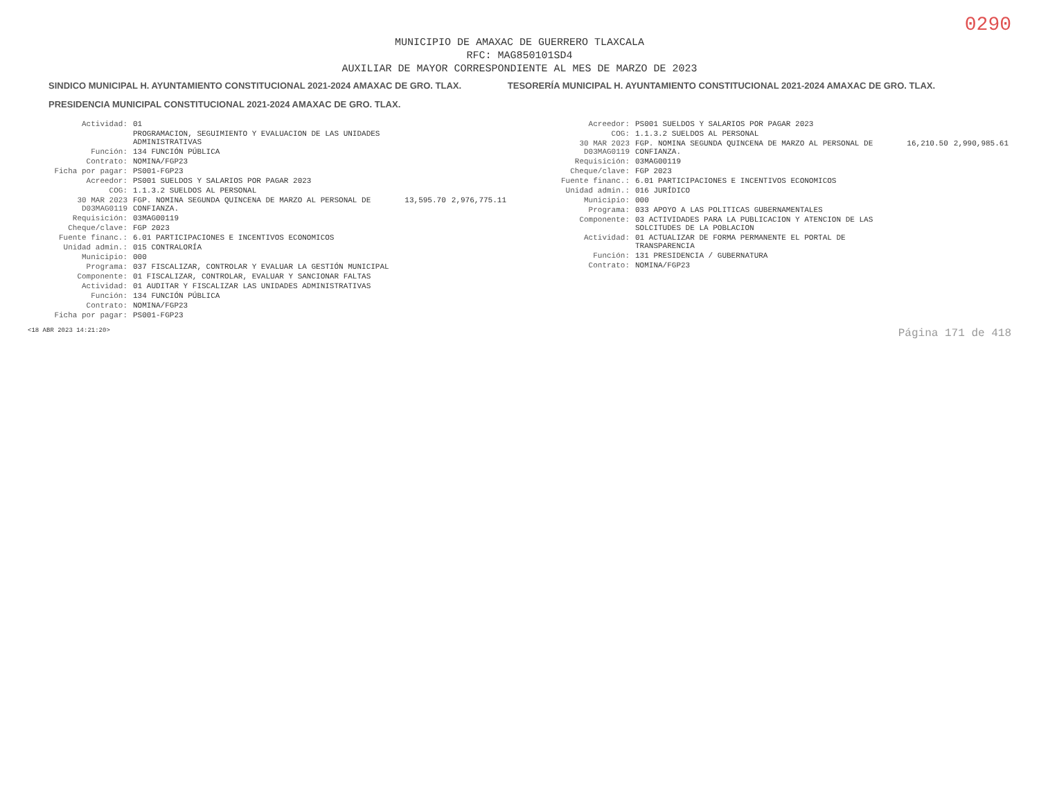0290
MUNICIPIO DE AMAXAC DE GUERRERO TLAXCALA
RFC: MAG850101SD4
AUXILIAR DE MAYOR CORRESPONDIENTE AL MES DE MARZO DE 2023
SINDICO MUNICIPAL H. AYUNTAMIENTO CONSTITUCIONAL 2021-2024 AMAXAC DE GRO. TLAX. TESORERÍA MUNICIPAL H. AYUNTAMIENTO CONSTITUCIONAL 2021-2024 AMAXAC DE GRO. TLAX. PRESIDENCIA MUNICIPAL CONSTITUCIONAL 2021-2024 AMAXAC DE GRO. TLAX.
| Actividad: | 01 | | |
| | PROGRAMACION, SEGUIMIENTO Y EVALUACION DE LAS UNIDADES ADMINISTRATIVAS | | |
| Función: | 134 FUNCIÓN PÚBLICA | | |
| Contrato: | NOMINA/FGP23 | | |
| Ficha por pagar: | PS001-FGP23 | | |
| Acreedor: | PS001 SUELDOS Y SALARIOS POR PAGAR 2023 | | |
| COG: | 1.1.3.2 SUELDOS AL PERSONAL | | |
| 30 MAR 2023 D03MAG0119 | FGP. NOMINA SEGUNDA QUINCENA DE MARZO AL PERSONAL DE CONFIANZA. | 13,595.70 | 2,976,775.11 |
| Requisición: | 03MAG00119 | | |
| Cheque/clave: | FGP 2023 | | |
| Fuente financ.: | 6.01 PARTICIPACIONES E INCENTIVOS ECONOMICOS | | |
| Unidad admin.: | 015 CONTRALORÍA | | |
| Municipio: | 000 | | |
| Programa: | 037 FISCALIZAR, CONTROLAR Y EVALUAR LA GESTIÓN MUNICIPAL | | |
| Componente: | 01 FISCALIZAR, CONTROLAR, EVALUAR Y SANCIONAR FALTAS | | |
| Actividad: | 01 AUDITAR Y FISCALIZAR LAS UNIDADES ADMINISTRATIVAS | | |
| Función: | 134 FUNCIÓN PÚBLICA | | |
| Contrato: | NOMINA/FGP23 | | |
| Ficha por pagar: | PS001-FGP23 | | |
| Acreedor: | PS001 SUELDOS Y SALARIOS POR PAGAR 2023 | | |
| COG: | 1.1.3.2 SUELDOS AL PERSONAL | | |
| 30 MAR 2023 D03MAG0119 | FGP. NOMINA SEGUNDA QUINCENA DE MARZO AL PERSONAL DE CONFIANZA. | 16,210.50 | 2,990,985.61 |
| Requisición: | 03MAG00119 | | |
| Cheque/clave: | FGP 2023 | | |
| Fuente financ.: | 6.01 PARTICIPACIONES E INCENTIVOS ECONOMICOS | | |
| Unidad admin.: | 016 JURÍDICO | | |
| Municipio: | 000 | | |
| Programa: | 033 APOYO A LAS POLITICAS GUBERNAMENTALES | | |
| Componente: | 03 ACTIVIDADES PARA LA PUBLICACION Y ATENCION DE LAS SOLCITUDES DE LA POBLACION | | |
| Actividad: | 01 ACTUALIZAR DE FORMA PERMANENTE EL PORTAL DE TRANSPARENCIA | | |
| Función: | 131 PRESIDENCIA / GUBERNATURA | | |
| Contrato: | NOMINA/FGP23 | | |
<18 ABR 2023 14:21:20> Página 171 de 418